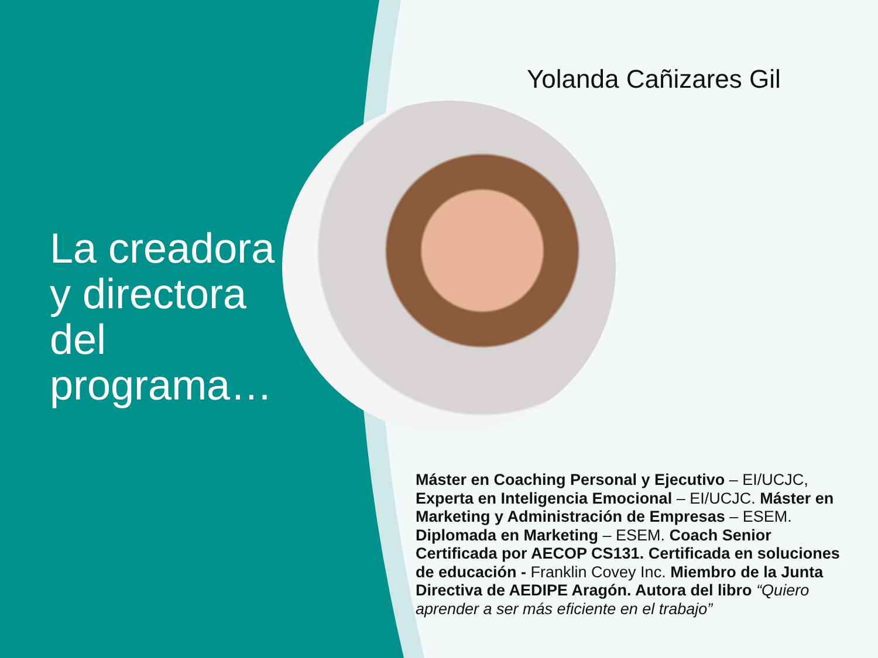La creadora y directora del programa…
Yolanda Cañizares Gil
Máster en Coaching Personal y Ejecutivo – EI/UCJC, Experta en Inteligencia Emocional – EI/UCJC. Máster en Marketing y Administración de Empresas – ESEM. Diplomada en Marketing – ESEM. Coach Senior Certificada por AECOP CS131. Certificada en soluciones de educación - Franklin Covey Inc. Miembro de la Junta Directiva de AEDIPE Aragón. Autora del libro “Quiero aprender a ser más eficiente en el trabajo”